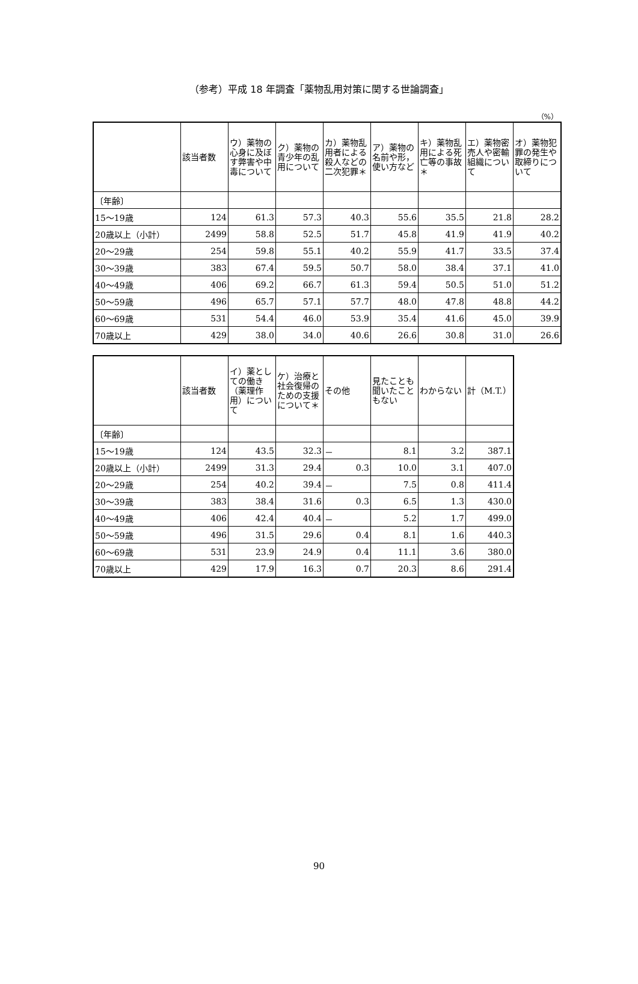（参考）平成 18 年調査「薬物乱用対策に関する世論調査」
（%）
| | 該当者数 | ウ）薬物の心身に及ぼす弊害や中毒について | ク）薬物の青少年の乱用について | カ）薬物乱用者による殺人などの二次犯罪＊ | ア）薬物の名前や形，使い方など | キ）薬物乱用による死亡等の事故＊ | エ）薬物密売人や密輸組織について | オ）薬物犯罪の発生や取締りについて |
| --- | --- | --- | --- | --- | --- | --- | --- | --- |
| 〔年齢〕 | | | | | | | | |
| 15～19歳 | 124 | 61.3 | 57.3 | 40.3 | 55.6 | 35.5 | 21.8 | 28.2 |
| 20歳以上（小計） | 2499 | 58.8 | 52.5 | 51.7 | 45.8 | 41.9 | 41.9 | 40.2 |
| 20～29歳 | 254 | 59.8 | 55.1 | 40.2 | 55.9 | 41.7 | 33.5 | 37.4 |
| 30～39歳 | 383 | 67.4 | 59.5 | 50.7 | 58.0 | 38.4 | 37.1 | 41.0 |
| 40～49歳 | 406 | 69.2 | 66.7 | 61.3 | 59.4 | 50.5 | 51.0 | 51.2 |
| 50～59歳 | 496 | 65.7 | 57.1 | 57.7 | 48.0 | 47.8 | 48.8 | 44.2 |
| 60～69歳 | 531 | 54.4 | 46.0 | 53.9 | 35.4 | 41.6 | 45.0 | 39.9 |
| 70歳以上 | 429 | 38.0 | 34.0 | 40.6 | 26.6 | 30.8 | 31.0 | 26.6 |
| | 該当者数 | イ）薬としての働き（薬理作用）について | ケ）治療と社会復帰のための支援について＊ | その他 | 見たことも聞いたこともない | わからない | 計（M.T.） |
| --- | --- | --- | --- | --- | --- | --- | --- |
| 〔年齢〕 | | | | | | | |
| 15～19歳 | 124 | 43.5 | 32.3 | － | 8.1 | 3.2 | 387.1 |
| 20歳以上（小計） | 2499 | 31.3 | 29.4 | 0.3 | 10.0 | 3.1 | 407.0 |
| 20～29歳 | 254 | 40.2 | 39.4 | － | 7.5 | 0.8 | 411.4 |
| 30～39歳 | 383 | 38.4 | 31.6 | 0.3 | 6.5 | 1.3 | 430.0 |
| 40～49歳 | 406 | 42.4 | 40.4 | － | 5.2 | 1.7 | 499.0 |
| 50～59歳 | 496 | 31.5 | 29.6 | 0.4 | 8.1 | 1.6 | 440.3 |
| 60～69歳 | 531 | 23.9 | 24.9 | 0.4 | 11.1 | 3.6 | 380.0 |
| 70歳以上 | 429 | 17.9 | 16.3 | 0.7 | 20.3 | 8.6 | 291.4 |
90